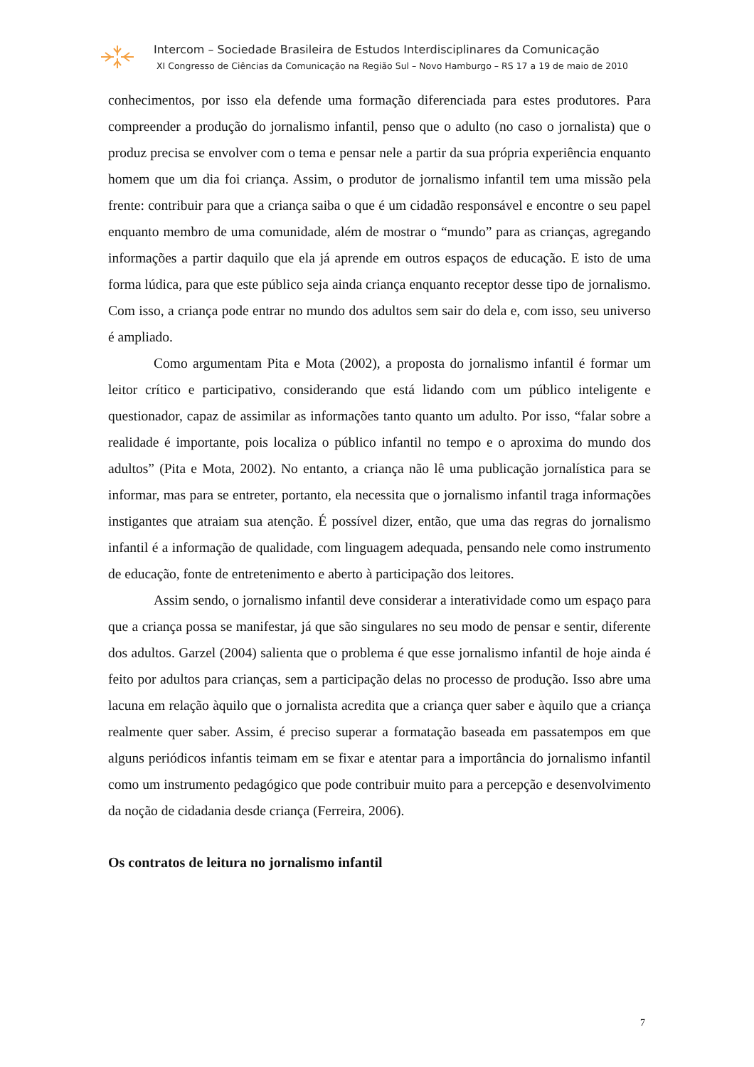Intercom – Sociedade Brasileira de Estudos Interdisciplinares da Comunicação
XI Congresso de Ciências da Comunicação na Região Sul – Novo Hamburgo – RS 17 a 19 de maio de 2010
conhecimentos, por isso ela defende uma formação diferenciada para estes produtores. Para compreender a produção do jornalismo infantil, penso que o adulto (no caso o jornalista) que o produz precisa se envolver com o tema e pensar nele a partir da sua própria experiência enquanto homem que um dia foi criança. Assim, o produtor de jornalismo infantil tem uma missão pela frente: contribuir para que a criança saiba o que é um cidadão responsável e encontre o seu papel enquanto membro de uma comunidade, além de mostrar o “mundo” para as crianças, agregando informações a partir daquilo que ela já aprende em outros espaços de educação. E isto de uma forma lúdica, para que este público seja ainda criança enquanto receptor desse tipo de jornalismo. Com isso, a criança pode entrar no mundo dos adultos sem sair do dela e, com isso, seu universo é ampliado.
Como argumentam Pita e Mota (2002), a proposta do jornalismo infantil é formar um leitor crítico e participativo, considerando que está lidando com um público inteligente e questionador, capaz de assimilar as informações tanto quanto um adulto. Por isso, “falar sobre a realidade é importante, pois localiza o público infantil no tempo e o aproxima do mundo dos adultos” (Pita e Mota, 2002). No entanto, a criança não lê uma publicação jornalística para se informar, mas para se entreter, portanto, ela necessita que o jornalismo infantil traga informações instigantes que atraiam sua atenção. É possível dizer, então, que uma das regras do jornalismo infantil é a informação de qualidade, com linguagem adequada, pensando nele como instrumento de educação, fonte de entretenimento e aberto à participação dos leitores.
Assim sendo, o jornalismo infantil deve considerar a interatividade como um espaço para que a criança possa se manifestar, já que são singulares no seu modo de pensar e sentir, diferente dos adultos. Garzel (2004) salienta que o problema é que esse jornalismo infantil de hoje ainda é feito por adultos para crianças, sem a participação delas no processo de produção. Isso abre uma lacuna em relação àquilo que o jornalista acredita que a criança quer saber e àquilo que a criança realmente quer saber. Assim, é preciso superar a formatação baseada em passatempos em que alguns periódicos infantis teimam em se fixar e atentar para a importância do jornalismo infantil como um instrumento pedagógico que pode contribuir muito para a percepção e desenvolvimento da noção de cidadania desde criança (Ferreira, 2006).
Os contratos de leitura no jornalismo infantil
7